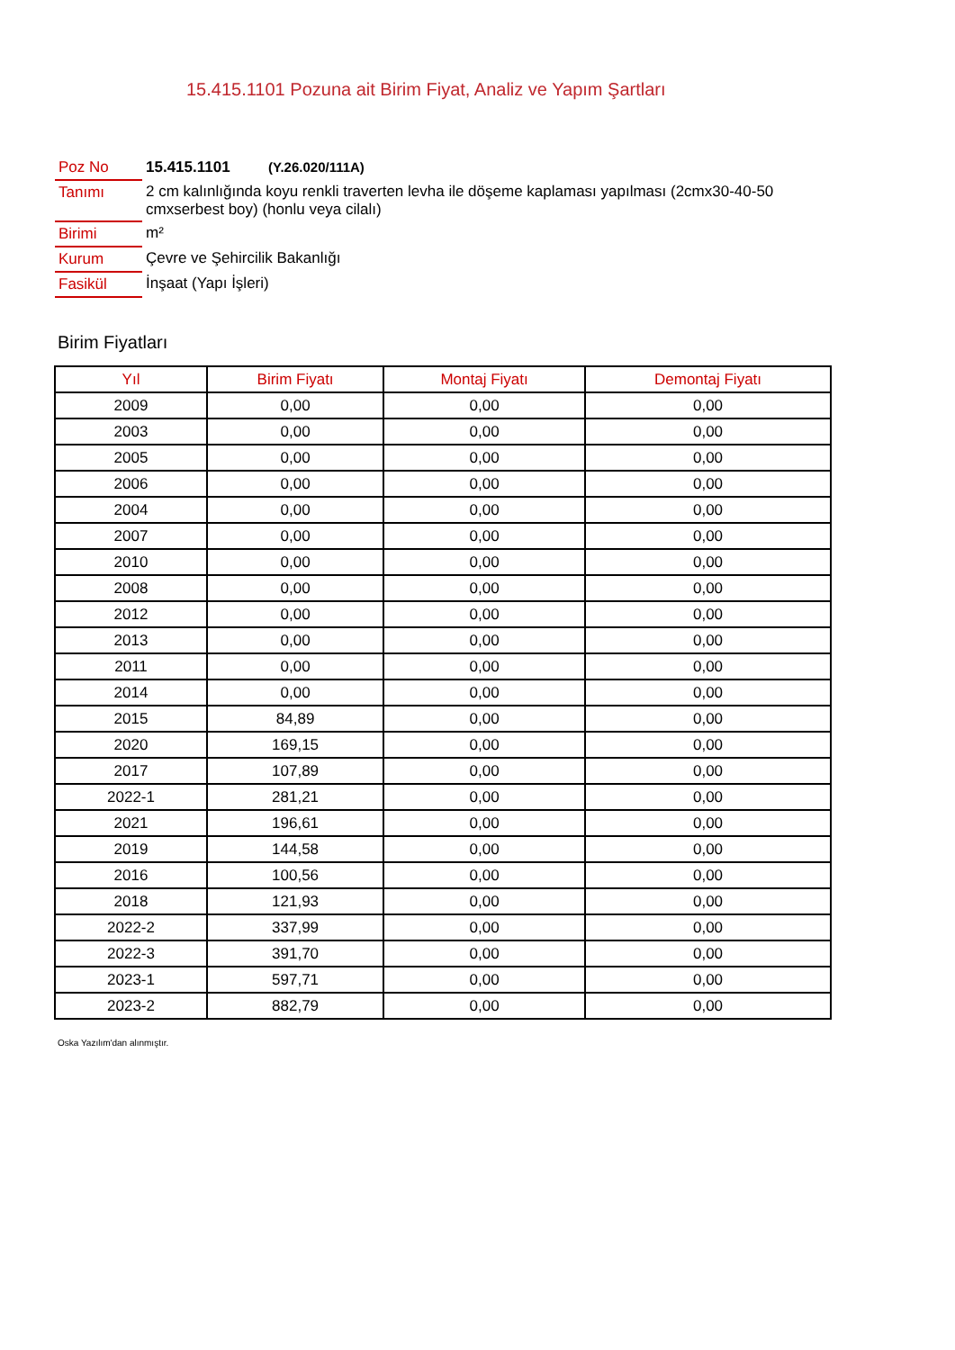15.415.1101 Pozuna ait Birim Fiyat, Analiz ve Yapım Şartları
| Poz No | 15.415.1101 (Y.26.020/111A) |
| Tanımı | 2 cm kalınlığında koyu renkli traverten levha ile döşeme kaplaması yapılması (2cmx30-40-50 cmxserbest boy) (honlu veya cilalı) |
| Birimi | m² |
| Kurum | Çevre ve Şehircilik Bakanlığı |
| Fasikül | İnşaat (Yapı İşleri) |
Birim Fiyatları
| Yıl | Birim Fiyatı | Montaj Fiyatı | Demontaj Fiyatı |
| --- | --- | --- | --- |
| 2009 | 0,00 | 0,00 | 0,00 |
| 2003 | 0,00 | 0,00 | 0,00 |
| 2005 | 0,00 | 0,00 | 0,00 |
| 2006 | 0,00 | 0,00 | 0,00 |
| 2004 | 0,00 | 0,00 | 0,00 |
| 2007 | 0,00 | 0,00 | 0,00 |
| 2010 | 0,00 | 0,00 | 0,00 |
| 2008 | 0,00 | 0,00 | 0,00 |
| 2012 | 0,00 | 0,00 | 0,00 |
| 2013 | 0,00 | 0,00 | 0,00 |
| 2011 | 0,00 | 0,00 | 0,00 |
| 2014 | 0,00 | 0,00 | 0,00 |
| 2015 | 84,89 | 0,00 | 0,00 |
| 2020 | 169,15 | 0,00 | 0,00 |
| 2017 | 107,89 | 0,00 | 0,00 |
| 2022-1 | 281,21 | 0,00 | 0,00 |
| 2021 | 196,61 | 0,00 | 0,00 |
| 2019 | 144,58 | 0,00 | 0,00 |
| 2016 | 100,56 | 0,00 | 0,00 |
| 2018 | 121,93 | 0,00 | 0,00 |
| 2022-2 | 337,99 | 0,00 | 0,00 |
| 2022-3 | 391,70 | 0,00 | 0,00 |
| 2023-1 | 597,71 | 0,00 | 0,00 |
| 2023-2 | 882,79 | 0,00 | 0,00 |
Oska Yazılım'dan alınmıştır.